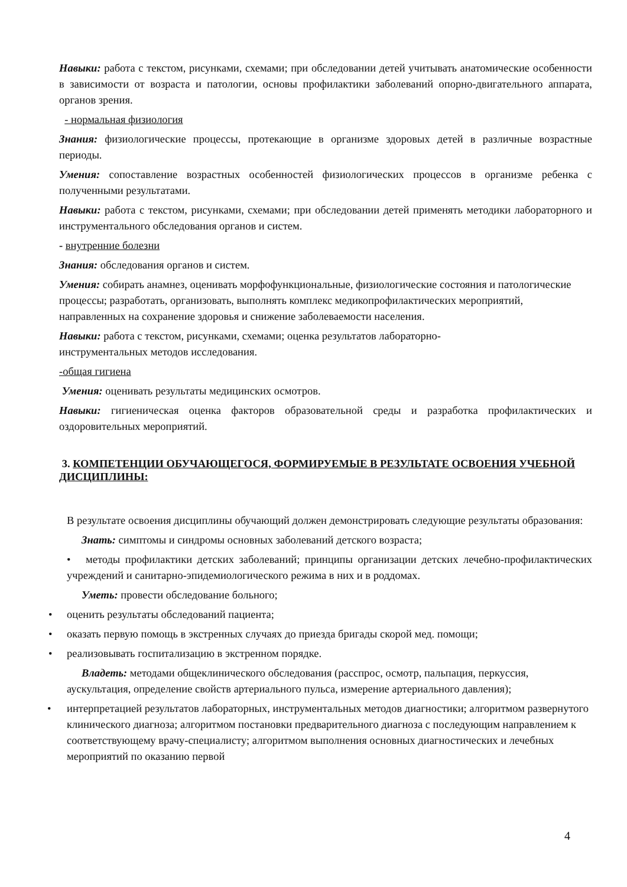Навыки: работа с текстом, рисунками, схемами; при обследовании детей учитывать анатомические особенности в зависимости от возраста и патологии, основы профилактики заболеваний опорно-двигательного аппарата, органов зрения.
- нормальная физиология
Знания: физиологические процессы, протекающие в организме здоровых детей в различные возрастные периоды.
Умения: сопоставление возрастных особенностей физиологических процессов в организме ребенка с полученными результатами.
Навыки: работа с текстом, рисунками, схемами; при обследовании детей применять методики лабораторного и инструментального обследования органов и систем.
- внутренние болезни
Знания: обследования органов и систем.
Умения: собирать анамнез, оценивать морфофункциональные, физиологические состояния и патологические процессы; разработать, организовать, выполнять комплекс медикопрофилактических мероприятий, направленных на сохранение здоровья и снижение заболеваемости населения.
Навыки: работа с текстом, рисунками, схемами; оценка результатов лабораторно-
инструментальных методов исследования.
-общая гигиена
Умения: оценивать результаты медицинских осмотров.
Навыки: гигиеническая оценка факторов образовательной среды и разработка профилактических и оздоровительных мероприятий.
3. КОМПЕТЕНЦИИ ОБУЧАЮЩЕГОСЯ, ФОРМИРУЕМЫЕ В РЕЗУЛЬТАТЕ ОСВОЕНИЯ УЧЕБНОЙ ДИСЦИПЛИНЫ:
В результате освоения дисциплины обучающий должен демонстрировать следующие результаты образования:
Знать: симптомы и синдромы основных заболеваний детского возраста;
• методы профилактики детских заболеваний; принципы организации детских лечебно-профилактических учреждений и санитарно-эпидемиологического режима в них и в роддомах.
Уметь: провести обследование больного;
• оценить результаты обследований пациента;
• оказать первую помощь в экстренных случаях до приезда бригады скорой мед. помощи;
• реализовывать госпитализацию в экстренном порядке.
Владеть: методами общеклинического обследования (расспрос, осмотр, пальпация, перкуссия, аускультация, определение свойств артериального пульса, измерение артериального давления);
• интерпретацией результатов лабораторных, инструментальных методов диагностики; алгоритмом развернутого клинического диагноза; алгоритмом постановки предварительного диагноза с последующим направлением к соответствующему врачу-специалисту; алгоритмом выполнения основных диагностических и лечебных мероприятий по оказанию первой
4